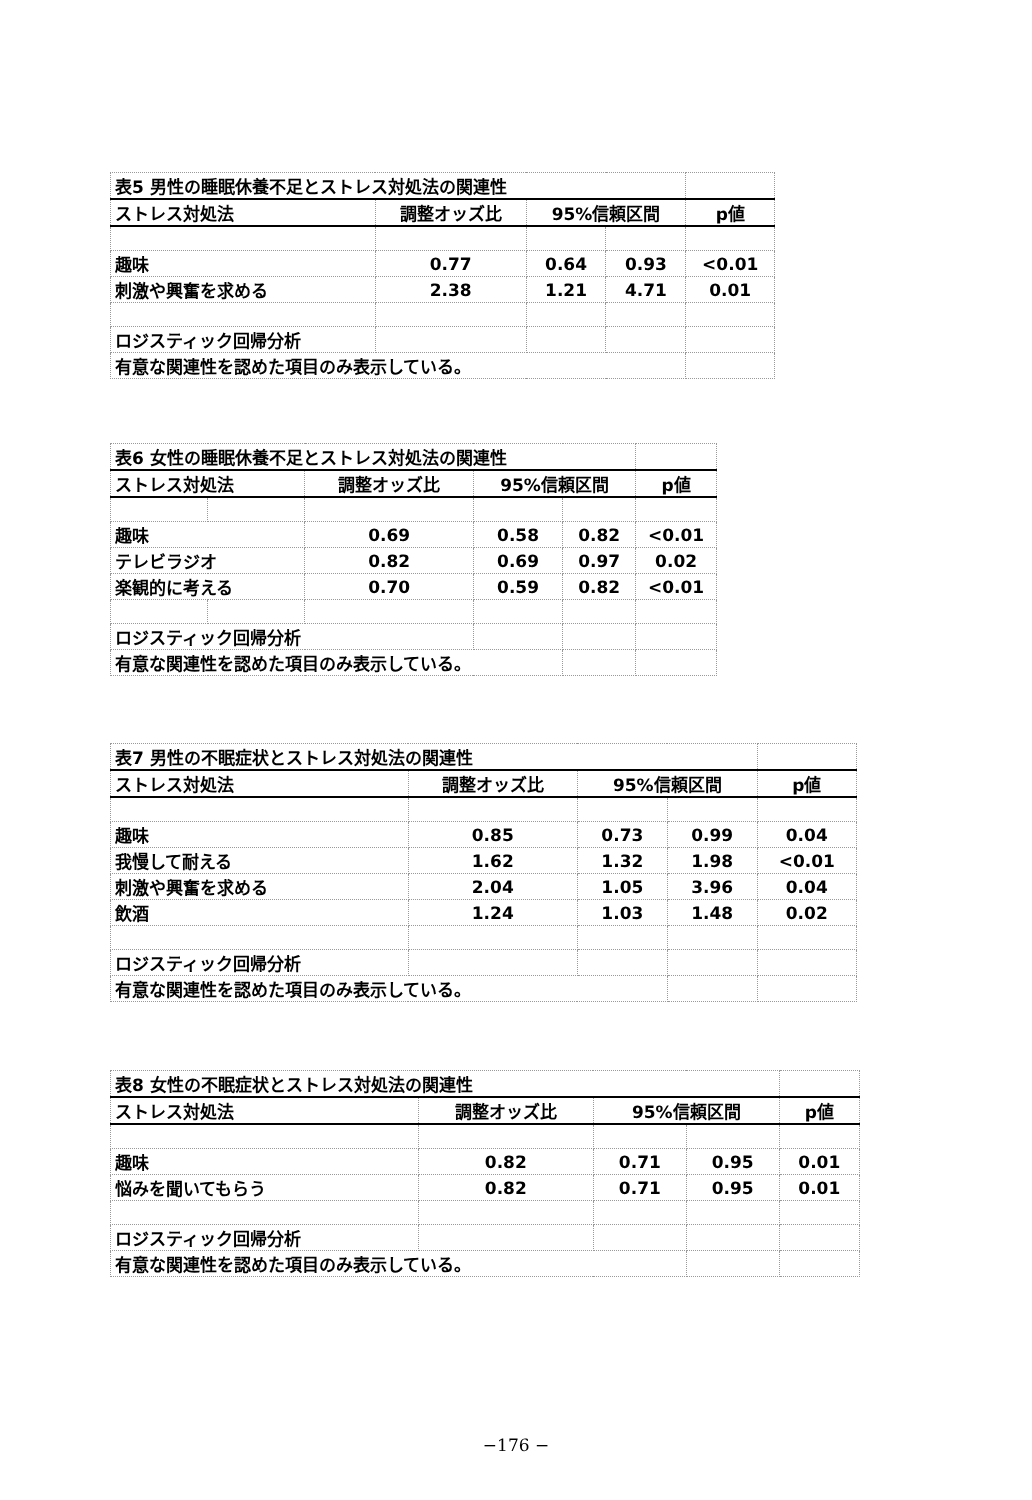| 表5 男性の睡眠休養不足とストレス対処法の関連性 | | | | |
| ストレス対処法 | 調整オッズ比 | 95%信頼区間 | | p値 |
| 趣味 | 0.77 | 0.64 | 0.93 | <0.01 |
| 刺激や興奮を求める | 2.38 | 1.21 | 4.71 | 0.01 |
| ロジスティック回帰分析 | | | | |
| 有意な関連性を認めた項目のみ表示している。 | | | | |
| 表6 女性の睡眠休養不足とストレス対処法の関連性 | | | | | |
| ストレス対処法 | | 調整オッズ比 | 95%信頼区間 | | p値 |
| 趣味 | | 0.69 | 0.58 | 0.82 | <0.01 |
| テレビラジオ | | 0.82 | 0.69 | 0.97 | 0.02 |
| 楽観的に考える | | 0.70 | 0.59 | 0.82 | <0.01 |
| ロジスティック回帰分析 | | | | | |
| 有意な関連性を認めた項目のみ表示している。 | | | | | |
| 表7 男性の不眠症状とストレス対処法の関連性 | | | | |
| ストレス対処法 | 調整オッズ比 | 95%信頼区間 | | p値 |
| 趣味 | 0.85 | 0.73 | 0.99 | 0.04 |
| 我慢して耐える | 1.62 | 1.32 | 1.98 | <0.01 |
| 刺激や興奮を求める | 2.04 | 1.05 | 3.96 | 0.04 |
| 飲酒 | 1.24 | 1.03 | 1.48 | 0.02 |
| ロジスティック回帰分析 | | | | |
| 有意な関連性を認めた項目のみ表示している。 | | | | |
| 表8 女性の不眠症状とストレス対処法の関連性 | | | | |
| ストレス対処法 | 調整オッズ比 | 95%信頼区間 | | p値 |
| 趣味 | 0.82 | 0.71 | 0.95 | 0.01 |
| 悩みを聞いてもらう | 0.82 | 0.71 | 0.95 | 0.01 |
| ロジスティック回帰分析 | | | | |
| 有意な関連性を認めた項目のみ表示している。 | | | | |
−176 −